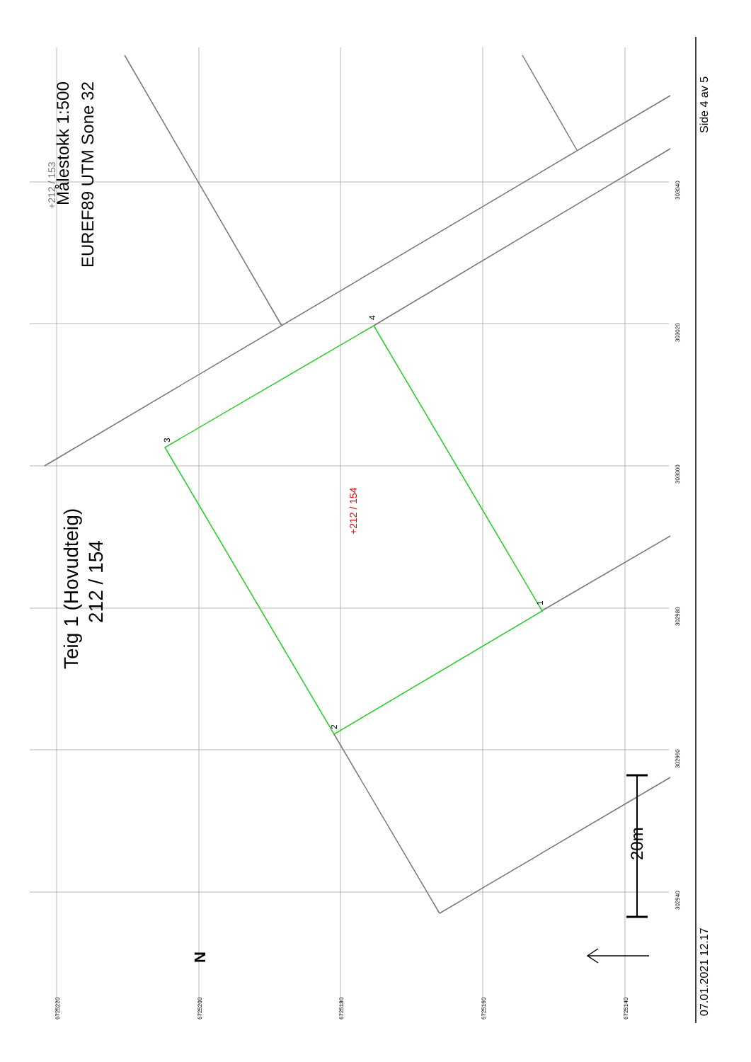Teig 1 (Hovudteig)
212 / 154
Målestokk 1:500
EUREF89 UTM Sone 32
+212 / 153
+212 / 154
20m
N
07.01.2021 12.17
Side 4 av 5
3
4
2
1
6725220
6725200
6725180
6725160
6725140
302940
302960
302980
303000
303020
303040